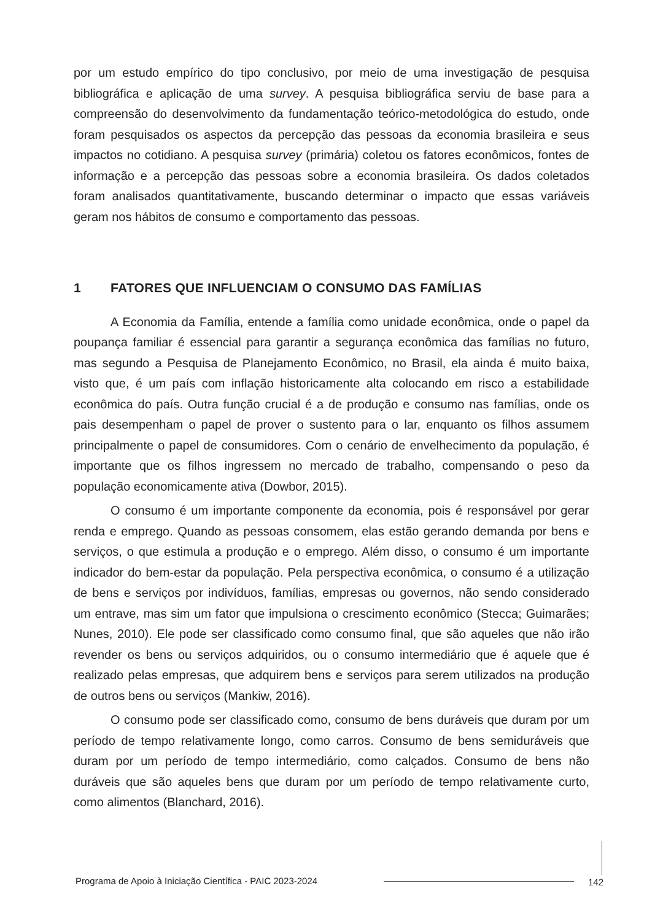por um estudo empírico do tipo conclusivo, por meio de uma investigação de pesquisa bibliográfica e aplicação de uma survey. A pesquisa bibliográfica serviu de base para a compreensão do desenvolvimento da fundamentação teórico-metodológica do estudo, onde foram pesquisados os aspectos da percepção das pessoas da economia brasileira e seus impactos no cotidiano. A pesquisa survey (primária) coletou os fatores econômicos, fontes de informação e a percepção das pessoas sobre a economia brasileira. Os dados coletados foram analisados quantitativamente, buscando determinar o impacto que essas variáveis geram nos hábitos de consumo e comportamento das pessoas.
1 FATORES QUE INFLUENCIAM O CONSUMO DAS FAMÍLIAS
A Economia da Família, entende a família como unidade econômica, onde o papel da poupança familiar é essencial para garantir a segurança econômica das famílias no futuro, mas segundo a Pesquisa de Planejamento Econômico, no Brasil, ela ainda é muito baixa, visto que, é um país com inflação historicamente alta colocando em risco a estabilidade econômica do país. Outra função crucial é a de produção e consumo nas famílias, onde os pais desempenham o papel de prover o sustento para o lar, enquanto os filhos assumem principalmente o papel de consumidores. Com o cenário de envelhecimento da população, é importante que os filhos ingressem no mercado de trabalho, compensando o peso da população economicamente ativa (Dowbor, 2015).
O consumo é um importante componente da economia, pois é responsável por gerar renda e emprego. Quando as pessoas consomem, elas estão gerando demanda por bens e serviços, o que estimula a produção e o emprego. Além disso, o consumo é um importante indicador do bem-estar da população. Pela perspectiva econômica, o consumo é a utilização de bens e serviços por indivíduos, famílias, empresas ou governos, não sendo considerado um entrave, mas sim um fator que impulsiona o crescimento econômico (Stecca; Guimarães; Nunes, 2010). Ele pode ser classificado como consumo final, que são aqueles que não irão revender os bens ou serviços adquiridos, ou o consumo intermediário que é aquele que é realizado pelas empresas, que adquirem bens e serviços para serem utilizados na produção de outros bens ou serviços (Mankiw, 2016).
O consumo pode ser classificado como, consumo de bens duráveis que duram por um período de tempo relativamente longo, como carros. Consumo de bens semiduráveis que duram por um período de tempo intermediário, como calçados. Consumo de bens não duráveis que são aqueles bens que duram por um período de tempo relativamente curto, como alimentos (Blanchard, 2016).
Programa de Apoio à Iniciação Científica - PAIC 2023-2024
142